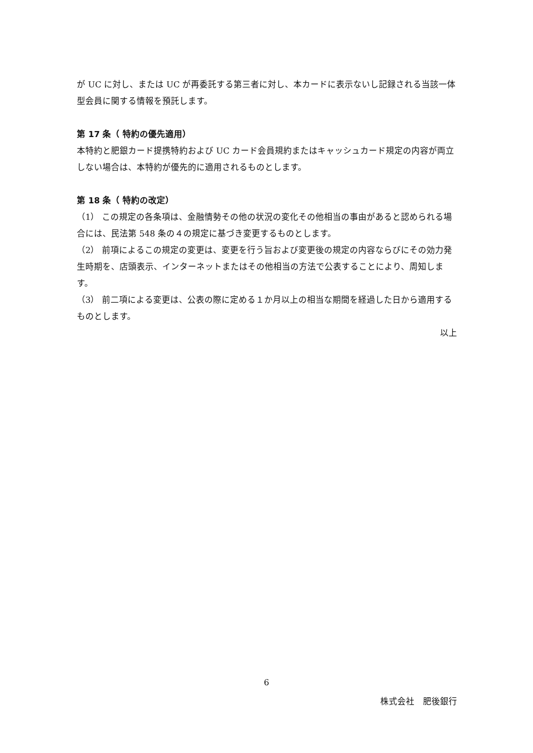が UC に対し、または UC が再委託する第三者に対し、本カードに表示ないし記録される当該一体型会員に関する情報を預託します。
第 17 条（ 特約の優先適用）
本特約と肥銀カード提携特約および UC カード会員規約またはキャッシュカード規定の内容が両立しない場合は、本特約が優先的に適用されるものとします。
第 18 条（ 特約の改定）
（1） この規定の各条項は、金融情勢その他の状況の変化その他相当の事由があると認められる場合には、民法第 548 条の４の規定に基づき変更するものとします。
（2） 前項によるこの規定の変更は、変更を行う旨および変更後の規定の内容ならびにその効力発生時期を、店頭表示、インターネットまたはその他相当の方法で公表することにより、周知します。
（3） 前二項による変更は、公表の際に定める１か月以上の相当な期間を経過した日から適用するものとします。
以上
6
株式会社　肥後銀行